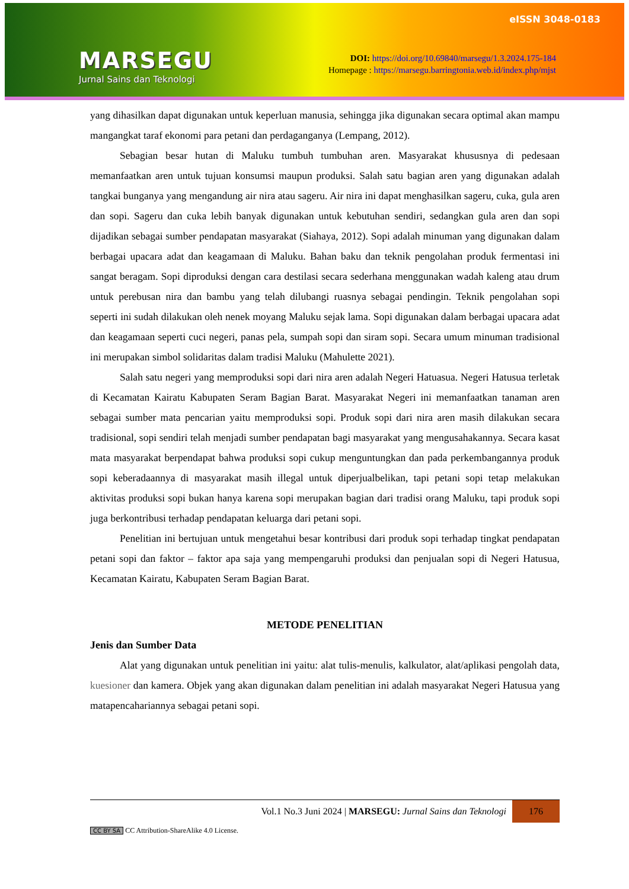MARSEGU
Jurnal Sains dan Teknologi
eISSN 3048-0183
DOI: https://doi.org/10.69840/marsegu/1.3.2024.175-184
Homepage : https://marsegu.barringtonia.web.id/index.php/mjst
yang dihasilkan dapat digunakan untuk keperluan manusia, sehingga jika digunakan secara optimal akan mampu mangangkat taraf ekonomi para petani dan perdaganganya (Lempang, 2012).
Sebagian besar hutan di Maluku tumbuh tumbuhan aren. Masyarakat khususnya di pedesaan memanfaatkan aren untuk tujuan konsumsi maupun produksi. Salah satu bagian aren yang digunakan adalah tangkai bunganya yang mengandung air nira atau sageru. Air nira ini dapat menghasilkan sageru, cuka, gula aren dan sopi. Sageru dan cuka lebih banyak digunakan untuk kebutuhan sendiri, sedangkan gula aren dan sopi dijadikan sebagai sumber pendapatan masyarakat (Siahaya, 2012). Sopi adalah minuman yang digunakan dalam berbagai upacara adat dan keagamaan di Maluku. Bahan baku dan teknik pengolahan produk fermentasi ini sangat beragam. Sopi diproduksi dengan cara destilasi secara sederhana menggunakan wadah kaleng atau drum untuk perebusan nira dan bambu yang telah dilubangi ruasnya sebagai pendingin. Teknik pengolahan sopi seperti ini sudah dilakukan oleh nenek moyang Maluku sejak lama. Sopi digunakan dalam berbagai upacara adat dan keagamaan seperti cuci negeri, panas pela, sumpah sopi dan siram sopi. Secara umum minuman tradisional ini merupakan simbol solidaritas dalam tradisi Maluku (Mahulette 2021).
Salah satu negeri yang memproduksi sopi dari nira aren adalah Negeri Hatuasua. Negeri Hatusua terletak di Kecamatan Kairatu Kabupaten Seram Bagian Barat. Masyarakat Negeri ini memanfaatkan tanaman aren sebagai sumber mata pencarian yaitu memproduksi sopi. Produk sopi dari nira aren masih dilakukan secara tradisional, sopi sendiri telah menjadi sumber pendapatan bagi masyarakat yang mengusahakannya. Secara kasat mata masyarakat berpendapat bahwa produksi sopi cukup menguntungkan dan pada perkembangannya produk sopi keberadaannya di masyarakat masih illegal untuk diperjualbelikan, tapi petani sopi tetap melakukan aktivitas produksi sopi bukan hanya karena sopi merupakan bagian dari tradisi orang Maluku, tapi produk sopi juga berkontribusi terhadap pendapatan keluarga dari petani sopi.
Penelitian ini bertujuan untuk mengetahui besar kontribusi dari produk sopi terhadap tingkat pendapatan petani sopi dan faktor – faktor apa saja yang mempengaruhi produksi dan penjualan sopi di Negeri Hatusua, Kecamatan Kairatu, Kabupaten Seram Bagian Barat.
METODE PENELITIAN
Jenis dan Sumber Data
Alat yang digunakan untuk penelitian ini yaitu: alat tulis-menulis, kalkulator, alat/aplikasi pengolah data, kuesioner dan kamera. Objek yang akan digunakan dalam penelitian ini adalah masyarakat Negeri Hatusua yang matapencahariannya sebagai petani sopi.
Vol.1 No.3 Juni 2024 | MARSEGU: Jurnal Sains dan Teknologi
176
CC BY SA CC Attribution-ShareAlike 4.0 License.